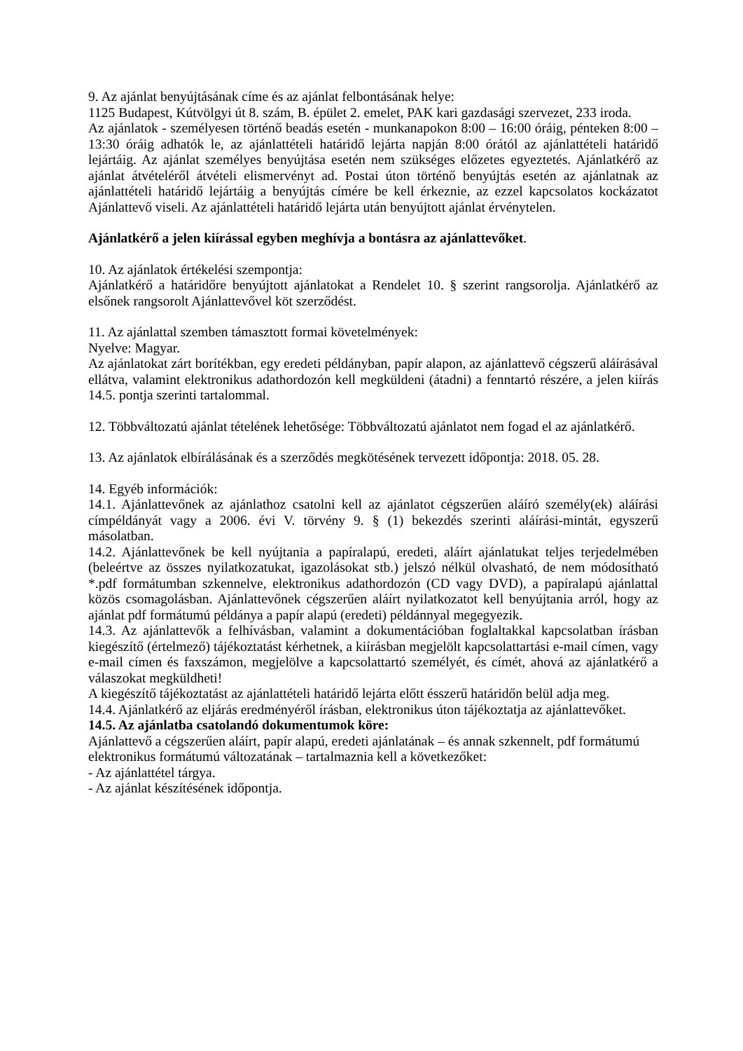9. Az ajánlat benyújtásának címe és az ajánlat felbontásának helye:
1125 Budapest, Kútvölgyi út 8. szám, B. épület 2. emelet, PAK kari gazdasági szervezet, 233 iroda.
Az ajánlatok - személyesen történő beadás esetén - munkanapokon 8:00 – 16:00 óráig, pénteken 8:00 – 13:30 óráig adhatók le, az ajánlattételi határidő lejárta napján 8:00 órától az ajánlattételi határidő lejártáig. Az ajánlat személyes benyújtása esetén nem szükséges előzetes egyeztetés. Ajánlatkérő az ajánlat átvételéről átvételi elismervényt ad. Postai úton történő benyújtás esetén az ajánlatnak az ajánlattételi határidő lejártáig a benyújtás címére be kell érkeznie, az ezzel kapcsolatos kockázatot Ajánlattevő viseli. Az ajánlattételi határidő lejárta után benyújtott ajánlat érvénytelen.
Ajánlatkérő a jelen kiírással egyben meghívja a bontásra az ajánlattevőket.
10. Az ajánlatok értékelési szempontja:
Ajánlatkérő a határidőre benyújtott ajánlatokat a Rendelet 10. § szerint rangsorolja. Ajánlatkérő az elsőnek rangsorolt Ajánlattevővel köt szerződést.
11. Az ajánlattal szemben támasztott formai követelmények:
Nyelve: Magyar.
Az ajánlatokat zárt borítékban, egy eredeti példányban, papír alapon, az ajánlattevő cégszerű aláírásával ellátva, valamint elektronikus adathordozón kell megküldeni (átadni) a fenntartó részére, a jelen kiírás 14.5. pontja szerinti tartalommal.
12. Többváltozatú ajánlat tételének lehetősége: Többváltozatú ajánlatot nem fogad el az ajánlatkérő.
13. Az ajánlatok elbírálásának és a szerződés megkötésének tervezett időpontja: 2018. 05. 28.
14. Egyéb információk:
14.1. Ajánlattevőnek az ajánlathoz csatolni kell az ajánlatot cégszerűen aláíró személy(ek) aláírási címpéldányát vagy a 2006. évi V. törvény 9. § (1) bekezdés szerinti aláírási-mintát, egyszerű másolatban.
14.2. Ajánlattevőnek be kell nyújtania a papíralapú, eredeti, aláírt ajánlatukat teljes terjedelmében (beleértve az összes nyilatkozatukat, igazolásokat stb.) jelszó nélkül olvasható, de nem módosítható *.pdf formátumban szkennelve, elektronikus adathordozón (CD vagy DVD), a papíralapú ajánlattal közös csomagolásban. Ajánlattevőnek cégszerűen aláírt nyilatkozatot kell benyújtania arról, hogy az ajánlat pdf formátumú példánya a papír alapú (eredeti) példánnyal megegyezik.
14.3. Az ajánlattevők a felhívásban, valamint a dokumentációban foglaltakkal kapcsolatban írásban kiegészítő (értelmező) tájékoztatást kérhetnek, a kiírásban megjelölt kapcsolattartási e-mail címen, vagy e-mail címen és faxszámon, megjelölve a kapcsolattartó személyét, és címét, ahová az ajánlatkérő a válaszokat megküldheti!
A kiegészítő tájékoztatást az ajánlattételi határidő lejárta előtt ésszerű határidőn belül adja meg.
14.4. Ajánlatkérő az eljárás eredményéről írásban, elektronikus úton tájékoztatja az ajánlattevőket.
14.5. Az ajánlatba csatolandó dokumentumok köre:
Ajánlattevő a cégszerűen aláírt, papír alapú, eredeti ajánlatának – és annak szkennelt, pdf formátumú elektronikus formátumú változatának – tartalmaznia kell a következőket:
- Az ajánlattétel tárgya.
- Az ajánlat készítésének időpontja.